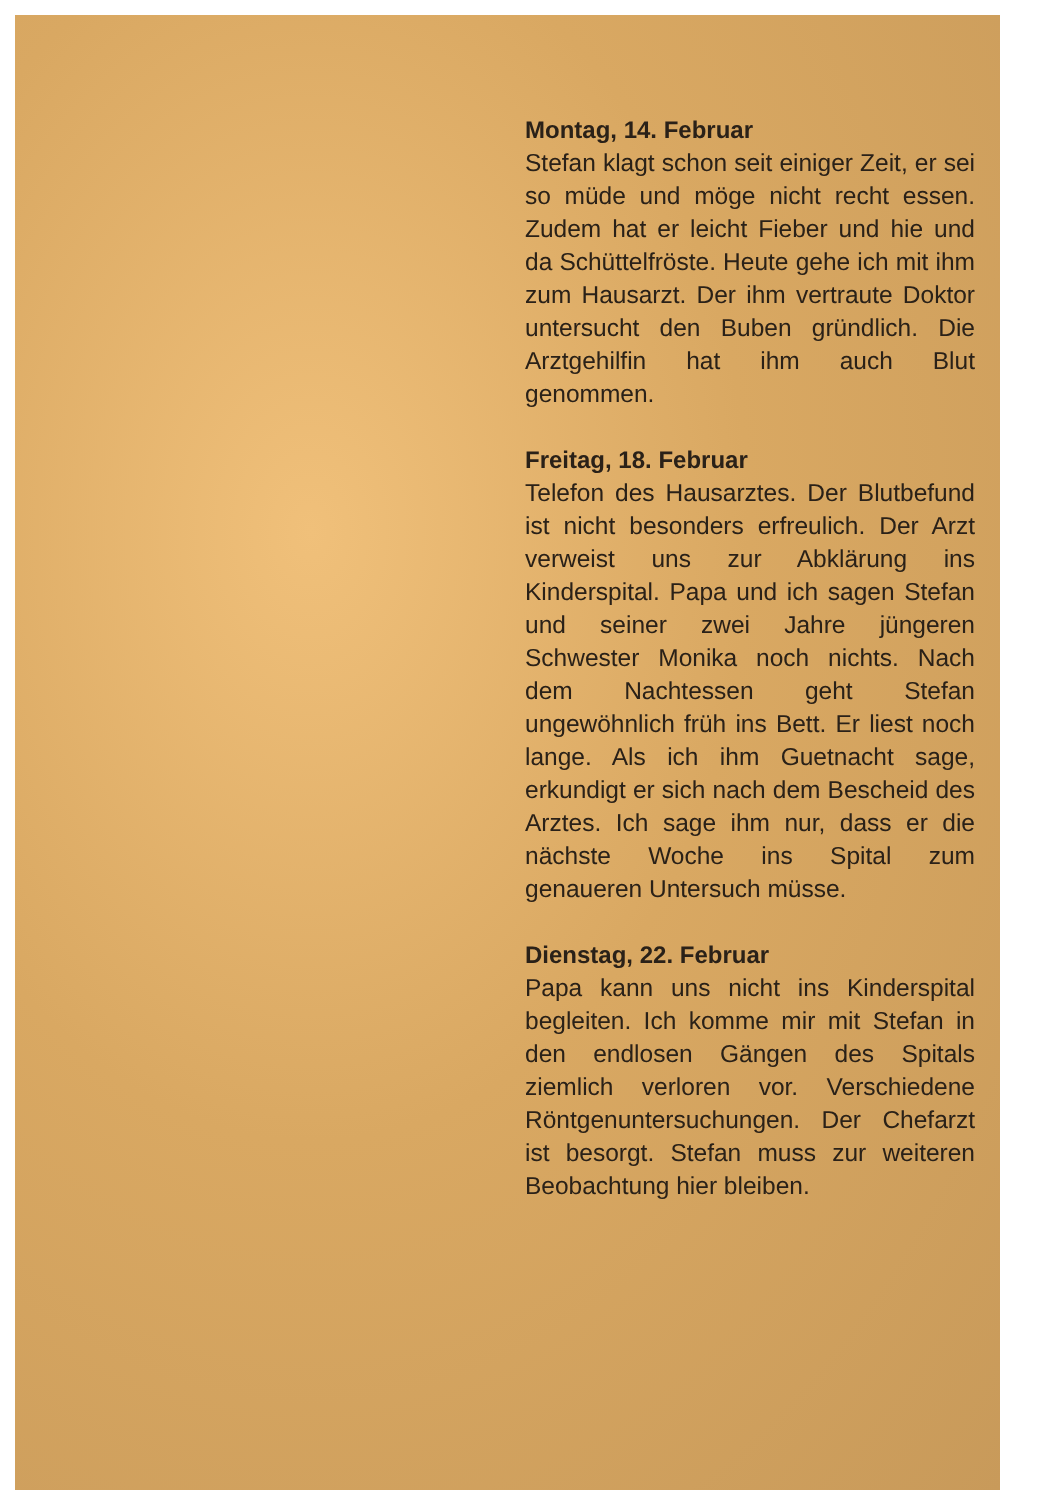Montag, 14. Februar
Stefan klagt schon seit einiger Zeit, er sei so müde und möge nicht recht essen. Zudem hat er leicht Fieber und hie und da Schüttelfröste. Heute gehe ich mit ihm zum Hausarzt. Der ihm vertraute Doktor untersucht den Buben gründlich. Die Arztgehilfin hat ihm auch Blut genommen.
Freitag, 18. Februar
Telefon des Hausarztes. Der Blutbefund ist nicht besonders erfreulich. Der Arzt verweist uns zur Abklärung ins Kinderspital. Papa und ich sagen Stefan und seiner zwei Jahre jüngeren Schwester Monika noch nichts. Nach dem Nachtessen geht Stefan ungewöhnlich früh ins Bett. Er liest noch lange. Als ich ihm Guetnacht sage, erkundigt er sich nach dem Bescheid des Arztes. Ich sage ihm nur, dass er die nächste Woche ins Spital zum genaueren Untersuch müsse.
Dienstag, 22. Februar
Papa kann uns nicht ins Kinderspital begleiten. Ich komme mir mit Stefan in den endlosen Gängen des Spitals ziemlich verloren vor. Verschiedene Röntgenuntersuchungen. Der Chefarzt ist besorgt. Stefan muss zur weiteren Beobachtung hier bleiben.